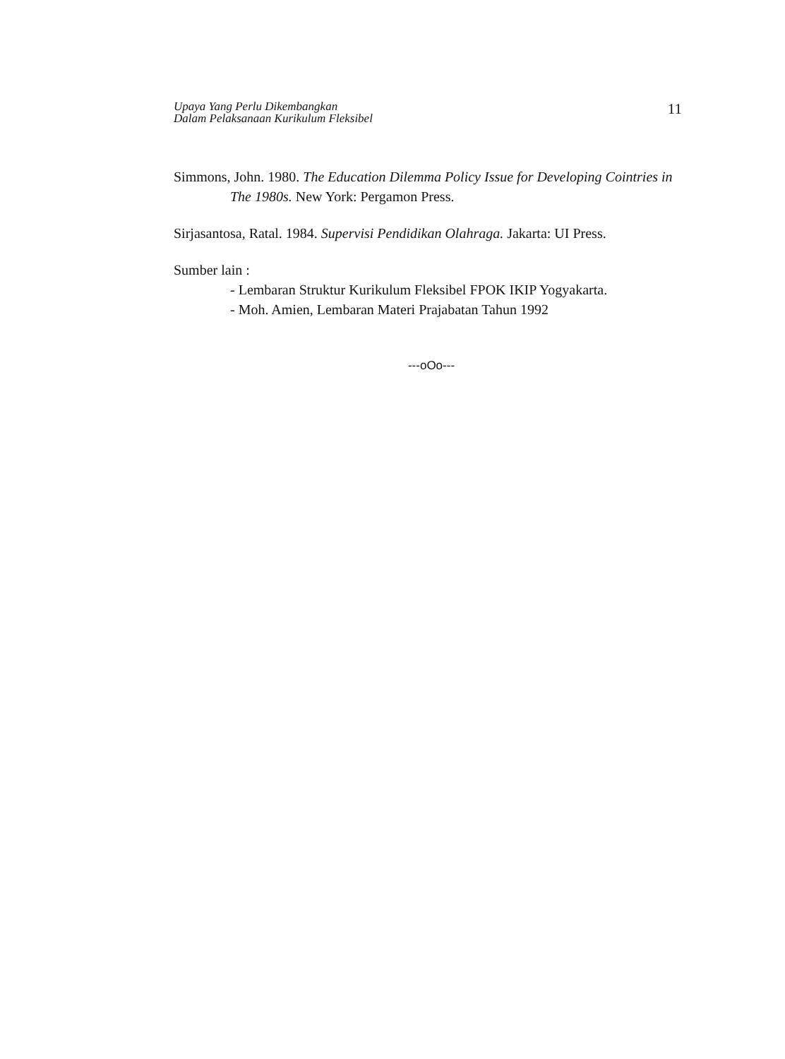Upaya Yang Perlu Dikembangkan
Dalam Pelaksanaan Kurikulum Fleksibel
11
Simmons, John. 1980. The Education Dilemma Policy Issue for Developing Cointries in The 1980s. New York: Pergamon Press.
Sirjasantosa, Ratal. 1984. Supervisi Pendidikan Olahraga. Jakarta: UI Press.
Sumber lain :
- Lembaran Struktur Kurikulum Fleksibel FPOK IKIP Yogyakarta.
- Moh. Amien, Lembaran Materi Prajabatan Tahun 1992
---oOo---